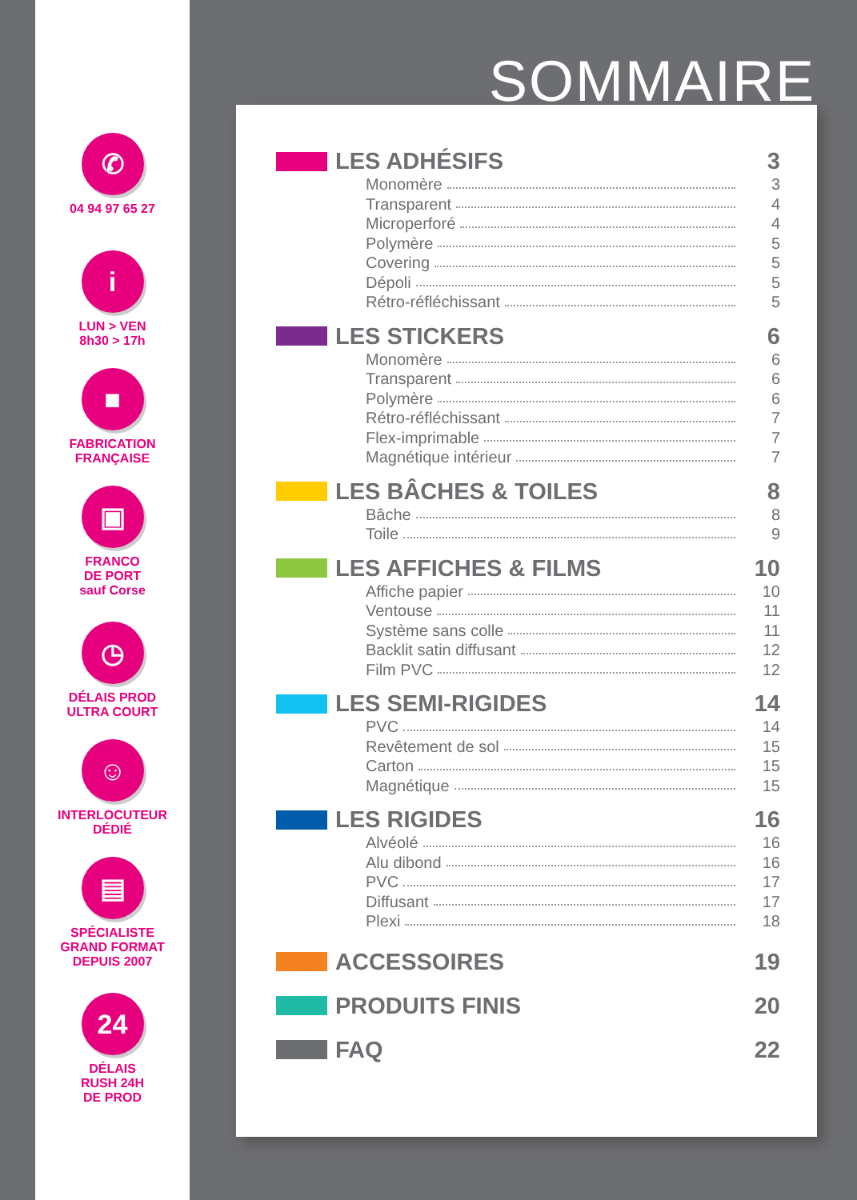✆
04 94 97 65 27
i
LUN > VEN
8h30 > 17h
■
FABRICATION
FRANÇAISE
▣
FRANCO
DE PORT
sauf Corse
◷
DÉLAIS PROD
ULTRA COURT
☺
INTERLOCUTEUR
DÉDIÉ
▤
SPÉCIALISTE
GRAND FORMAT
DEPUIS 2007
24
DÉLAIS
RUSH 24H
DE PROD
SOMMAIRE
LES ADHÉSIFS 3
Monomère 3
Transparent 4
Microperforé 4
Polymère 5
Covering 5
Dépoli 5
Rétro-réfléchissant 5
LES STICKERS 6
Monomère 6
Transparent 6
Polymère 6
Rétro-réfléchissant 7
Flex-imprimable 7
Magnétique intérieur 7
LES BÂCHES & TOILES 8
Bâche 8
Toile 9
LES AFFICHES & FILMS 10
Affiche papier 10
Ventouse 11
Système sans colle 11
Backlit satin diffusant 12
Film PVC 12
LES SEMI-RIGIDES 14
PVC 14
Revêtement de sol 15
Carton 15
Magnétique 15
LES RIGIDES 16
Alvéolé 16
Alu dibond 16
PVC 17
Diffusant 17
Plexi 18
ACCESSOIRES 19
PRODUITS FINIS 20
FAQ 22